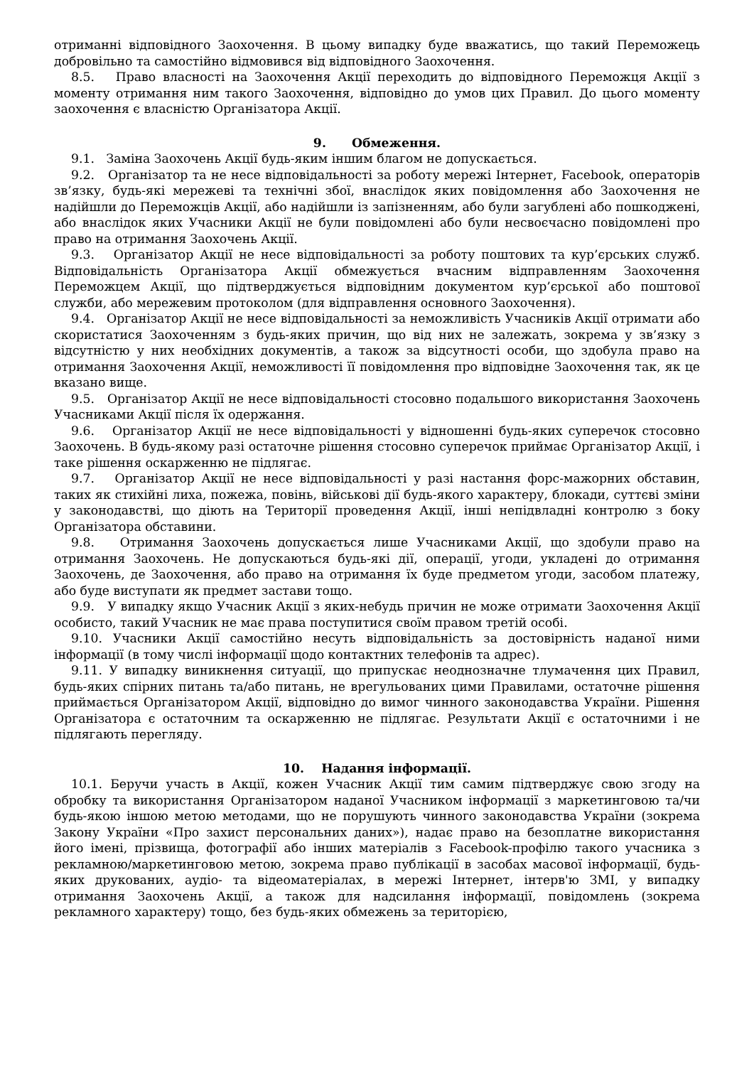отриманні відповідного Заохочення. В цьому випадку буде вважатись, що такий Переможець добровільно та самостійно відмовився від відповідного Заохочення.
8.5. Право власності на Заохочення Акції переходить до відповідного Переможця Акції з моменту отримання ним такого Заохочення, відповідно до умов цих Правил. До цього моменту заохочення є власністю Організатора Акції.
9. Обмеження.
9.1. Заміна Заохочень Акції будь-яким іншим благом не допускається.
9.2. Організатор та не несе відповідальності за роботу мережі Інтернет, Facebook, операторів зв’язку, будь-які мережеві та технічні збої, внаслідок яких повідомлення або Заохочення не надійшли до Переможців Акції, або надійшли із запізненням, або були загублені або пошкоджені, або внаслідок яких Учасники Акції не були повідомлені або були несвоєчасно повідомлені про право на отримання Заохочень Акції.
9.3. Організатор Акції не несе відповідальності за роботу поштових та кур’єрських служб. Відповідальність Організатора Акції обмежується вчасним відправленням Заохочення Переможцем Акції, що підтверджується відповідним документом кур’єрської або поштової служби, або мережевим протоколом (для відправлення основного Заохочення).
9.4. Організатор Акції не несе відповідальності за неможливість Учасників Акції отримати або скористатися Заохоченням з будь-яких причин, що від них не залежать, зокрема у зв’язку з відсутністю у них необхідних документів, а також за відсутності особи, що здобула право на отримання Заохочення Акції, неможливості її повідомлення про відповідне Заохочення так, як це вказано вище.
9.5. Організатор Акції не несе відповідальності стосовно подальшого використання Заохочень Учасниками Акції після їх одержання.
9.6. Організатор Акції не несе відповідальності у відношенні будь-яких суперечок стосовно Заохочень. В будь-якому разі остаточне рішення стосовно суперечок приймає Організатор Акції, і таке рішення оскарженню не підлягає.
9.7. Організатор Акції не несе відповідальності у разі настання форс-мажорних обставин, таких як стихійні лиха, пожежа, повінь, військові дії будь-якого характеру, блокади, суттєві зміни у законодавстві, що діють на Території проведення Акції, інші непідвладні контролю з боку Організатора обставини.
9.8. Отримання Заохочень допускається лише Учасниками Акції, що здобули право на отримання Заохочень. Не допускаються будь-які дії, операції, угоди, укладені до отримання Заохочень, де Заохочення, або право на отримання їх буде предметом угоди, засобом платежу, або буде виступати як предмет застави тощо.
9.9. У випадку якщо Учасник Акції з яких-небудь причин не може отримати Заохочення Акції особисто, такий Учасник не має права поступитися своїм правом третій особі.
9.10. Учасники Акції самостійно несуть відповідальність за достовірність наданої ними інформації (в тому числі інформації щодо контактних телефонів та адрес).
9.11. У випадку виникнення ситуації, що припускає неоднозначне тлумачення цих Правил, будь-яких спірних питань та/або питань, не врегульованих цими Правилами, остаточне рішення приймається Організатором Акції, відповідно до вимог чинного законодавства України. Рішення Організатора є остаточним та оскарженню не підлягає. Результати Акції є остаточними і не підлягають перегляду.
10. Надання інформації.
10.1. Беручи участь в Акції, кожен Учасник Акції тим самим підтверджує свою згоду на обробку та використання Організатором наданої Учасником інформації з маркетинговою та/чи будь-якою іншою метою методами, що не порушують чинного законодавства України (зокрема Закону України «Про захист персональних даних»), надає право на безоплатне використання його імені, прізвища, фотографії або інших матеріалів з Facebook-профілю такого учасника з рекламною/маркетинговою метою, зокрема право публікації в засобах масової інформації, будь-яких друкованих, аудіо- та відеоматеріалах, в мережі Інтернет, інтерв'ю ЗМІ, у випадку отримання Заохочень Акції, а також для надсилання інформації, повідомлень (зокрема рекламного характеру) тощо, без будь-яких обмежень за територією,